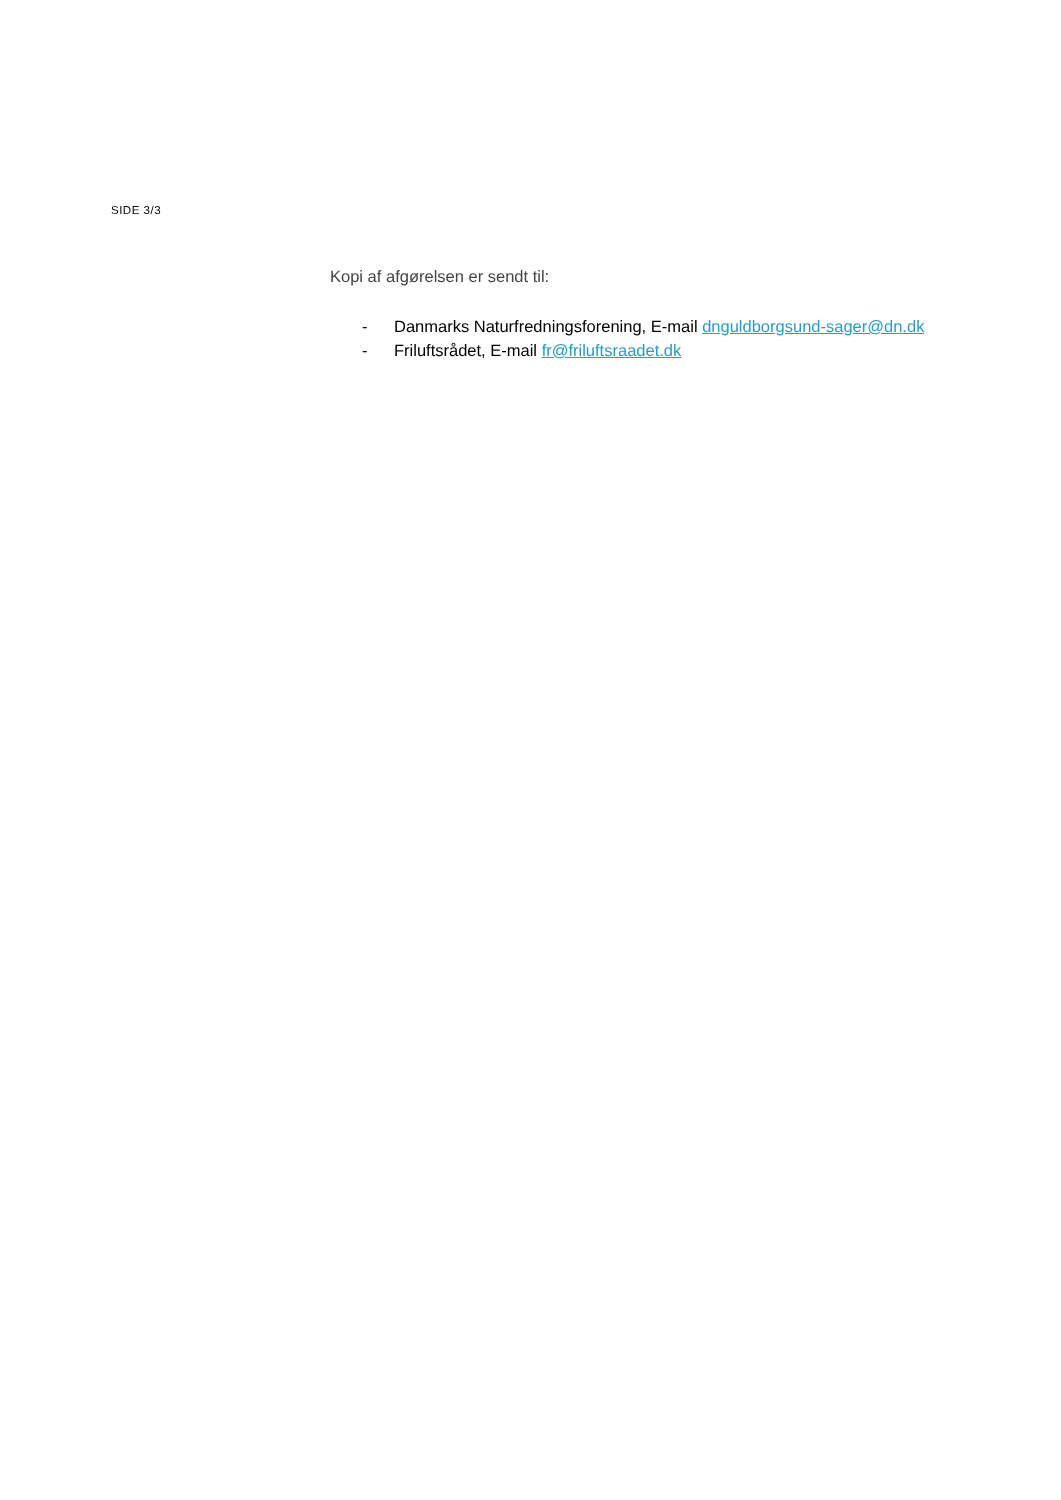SIDE 3/3
Kopi af afgørelsen er sendt til:
- Danmarks Naturfredningsforening, E-mail dnguldborgsund-sager@dn.dk
- Friluftsrådet, E-mail fr@friluftsraadet.dk